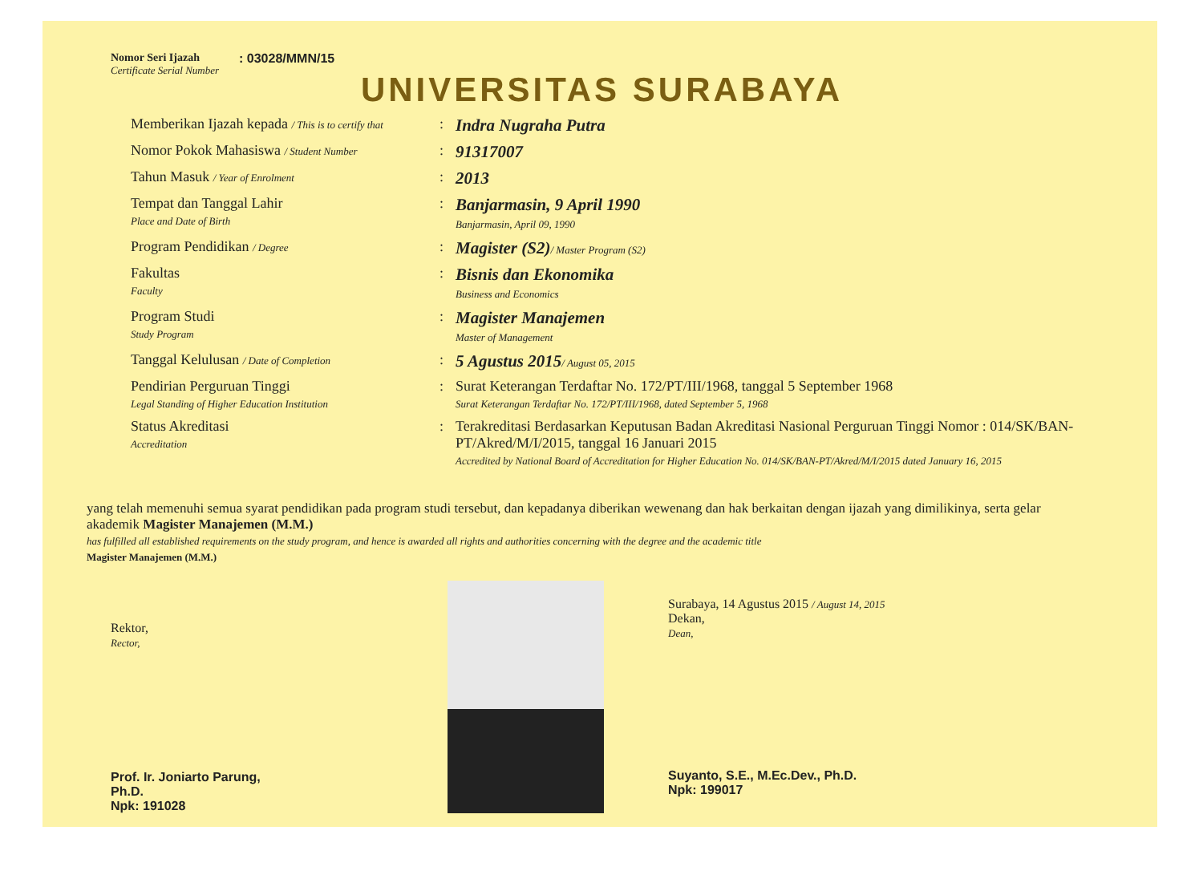Nomor Seri Ijazah
Certificate Serial Number
: 03028/MMN/15
UNIVERSITAS SURABAYA
Memberikan Ijazah kepada / This is to certify that
:
Indra Nugraha Putra
Nomor Pokok Mahasiswa / Student Number
:
91317007
Tahun Masuk / Year of Enrolment
:
2013
Tempat dan Tanggal Lahir
Place and Date of Birth
:
Banjarmasin, 9 April 1990
Banjarmasin, April 09, 1990
Program Pendidikan / Degree
:
Magister (S2)/ Master Program (S2)
Fakultas
Faculty
:
Bisnis dan Ekonomika
Business and Economics
Program Studi
Study Program
:
Magister Manajemen
Master of Management
Tanggal Kelulusan / Date of Completion
:
5 Agustus 2015/ August 05, 2015
Pendirian Perguruan Tinggi
Legal Standing of Higher Education Institution
: Surat Keterangan Terdaftar No. 172/PT/III/1968, tanggal 5 September 1968
Surat Keterangan Terdaftar No. 172/PT/III/1968, dated September 5, 1968
Status Akreditasi
Accreditation
: Terakreditasi Berdasarkan Keputusan Badan Akreditasi Nasional Perguruan Tinggi Nomor : 014/SK/BAN-PT/Akred/M/I/2015, tanggal 16 Januari 2015
Accredited by National Board of Accreditation for Higher Education No. 014/SK/BAN-PT/Akred/M/I/2015 dated January 16, 2015
yang telah memenuhi semua syarat pendidikan pada program studi tersebut, dan kepadanya diberikan wewenang dan hak berkaitan dengan ijazah yang dimilikinya, serta gelar akademik Magister Manajemen (M.M.)
has fulfilled all established requirements on the study program, and hence is awarded all rights and authorities concerning with the degree and the academic title
Magister Manajemen (M.M.)
Rektor,
Rector,
Prof. Ir. Joniarto Parung, Ph.D.
Npk: 191028
Surabaya, 14 Agustus 2015 / August 14, 2015
Dekan,
Dean,
Suyanto, S.E., M.Ec.Dev., Ph.D.
Npk: 199017